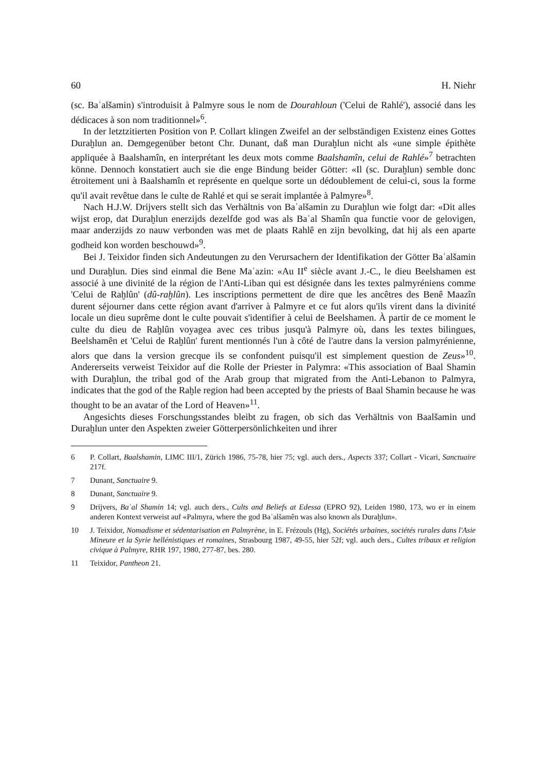60 H. Niehr
(sc. Baʿalšamin) s'introduisit à Palmyre sous le nom de Dourahloun ('Celui de Rahlé'), associé dans les dédicaces à son nom traditionnel»<sup>6</sup>.
In der letztzitierten Position von P. Collart klingen Zweifel an der selbständigen Existenz eines Gottes Duraḫlun an. Demgegenüber betont Chr. Dunant, daß man Duraḫlun nicht als «une simple épithète appliquée à Baalshamîn, en interprétant les deux mots comme Baalshamîn, celui de Rahlé»<sup>7</sup> betrachten könne. Dennoch konstatiert auch sie die enge Bindung beider Götter: «Il (sc. Duraḫlun) semble donc étroitement uni à Baalshamîn et représente en quelque sorte un dédoublement de celui-ci, sous la forme qu'il avait revêtue dans le culte de Rahlé et qui se serait implantée à Palmyre»<sup>8</sup>.
Nach H.J.W. Drijvers stellt sich das Verhältnis von Baʿalšamin zu Duraḫlun wie folgt dar: «Dit alles wijst erop, dat Duraḫlun enerzijds dezelfde god was als Baʿal Shamîn qua functie voor de gelovigen, maar anderzijds zo nauw verbonden was met de plaats Rahlê en zijn bevolking, dat hij als een aparte godheid kon worden beschouwd»<sup>9</sup>.
Bei J. Teixidor finden sich Andeutungen zu den Verursachern der Identifikation der Götter Baʿalšamin und Duraḫlun. Dies sind einmal die Bene Maʿazin: «Au II<sup>e</sup> siècle avant J.-C., le dieu Beelshamen est associé à une divinité de la région de l'Anti-Liban qui est désignée dans les textes palmyréniens comme 'Celui de Raḫlûn' (dû-raḫlûn). Les inscriptions permettent de dire que les ancêtres des Benê Maazîn durent séjourner dans cette région avant d'arriver à Palmyre et ce fut alors qu'ils virent dans la divinité locale un dieu suprême dont le culte pouvait s'identifier à celui de Beelshamen. À partir de ce moment le culte du dieu de Raḫlûn voyagea avec ces tribus jusqu'à Palmyre où, dans les textes bilingues, Beelshamên et 'Celui de Raḫlûn' furent mentionnés l'un à côté de l'autre dans la version palmyrénienne, alors que dans la version grecque ils se confondent puisqu'il est simplement question de Zeus»<sup>10</sup>. Andererseits verweist Teixidor auf die Rolle der Priester in Palymra: «This association of Baal Shamin with Duraḫlun, the tribal god of the Arab group that migrated from the Anti-Lebanon to Palmyra, indicates that the god of the Raḫle region had been accepted by the priests of Baal Shamin because he was thought to be an avatar of the Lord of Heaven»<sup>11</sup>.
Angesichts dieses Forschungsstandes bleibt zu fragen, ob sich das Verhältnis von Baalšamin und Duraḫlun unter den Aspekten zweier Götterpersönlichkeiten und ihrer
6 P. Collart, Baalshamin, LIMC III/1, Zürich 1986, 75-78, hier 75; vgl. auch ders., Aspects 337; Collart - Vicari, Sanctuaire 217f.
7 Dunant, Sanctuaire 9.
8 Dunant, Sanctuaire 9.
9 Drijvers, Baʿal Shamin 14; vgl. auch ders., Cults and Beliefs at Edessa (EPRO 92), Leiden 1980, 173, wo er in einem anderen Kontext verweist auf «Palmyra, where the god Baʿalšamên was also known als Duraḫlun».
10 J. Teixidor, Nomadisme et sédentarisation en Palmyrène, in E. Frézouls (Hg), Sociétés urbaines, sociétés rurales dans l'Asie Mineure et la Syrie hellénistiques et romaines, Strasbourg 1987, 49-55, hier 52f; vgl. auch ders., Cultes tribaux et religion civique à Palmyre, RHR 197, 1980, 277-87, bes. 280.
11 Teixidor, Pantheon 21.